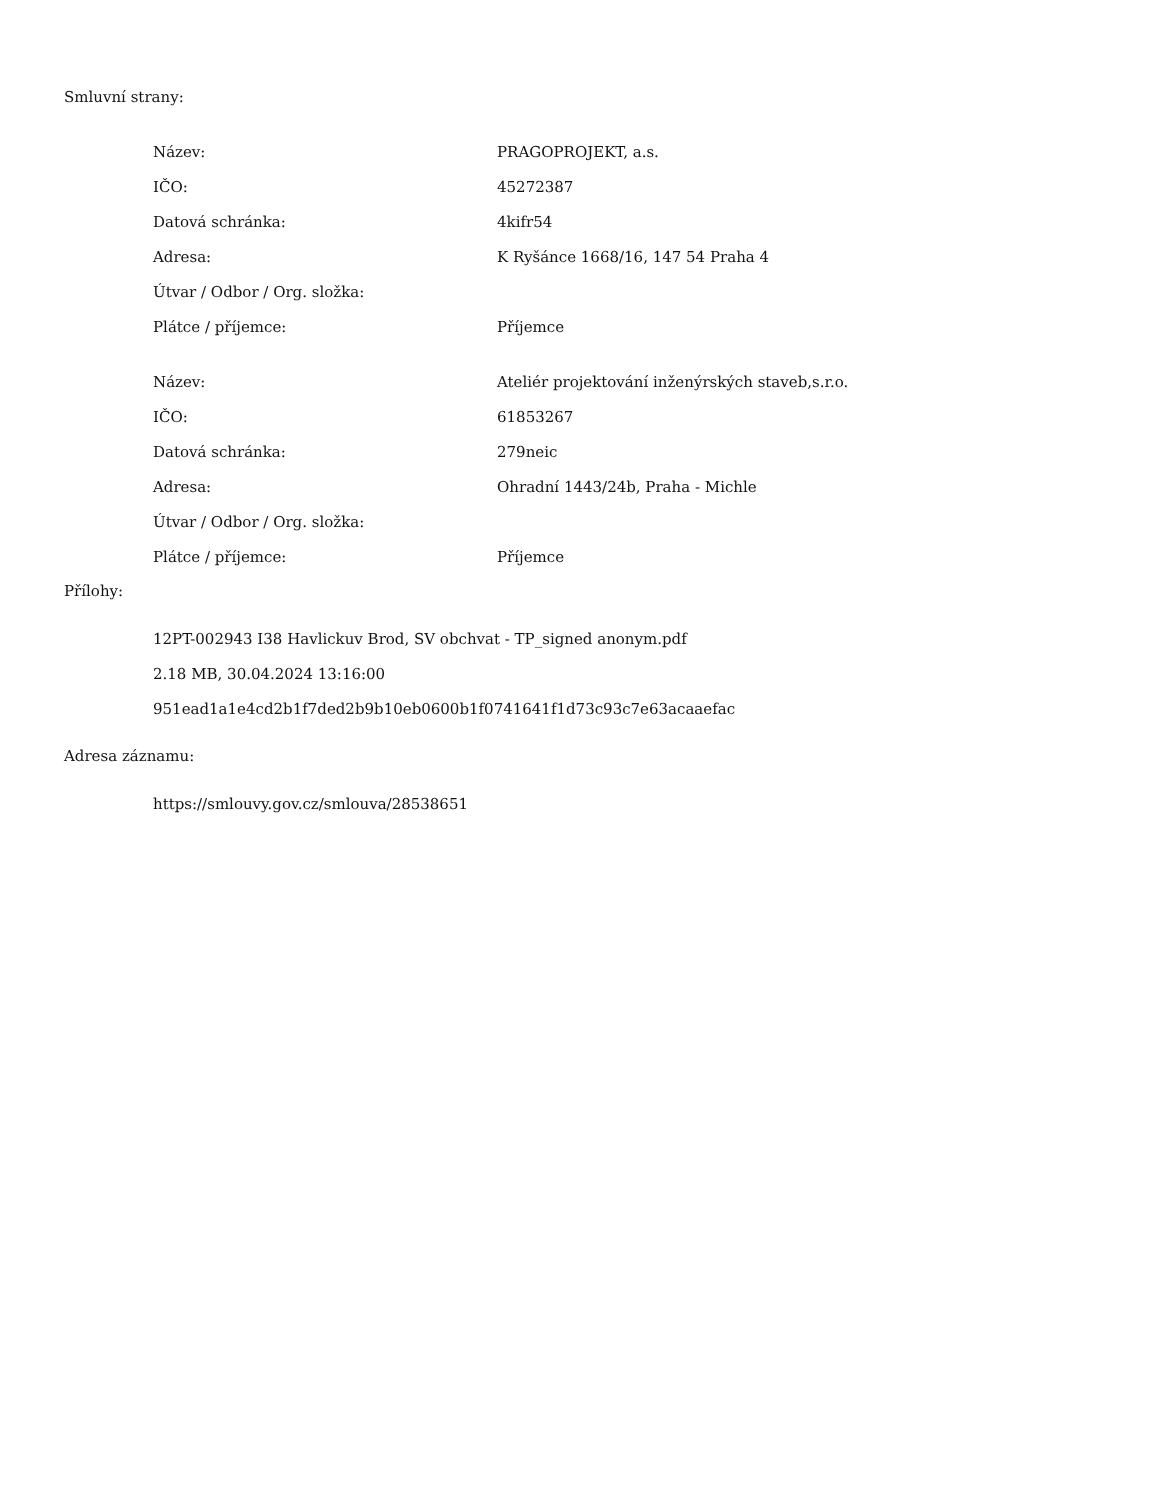Smluvní strany:
| Název: | PRAGOPROJEKT, a.s. |
| IČO: | 45272387 |
| Datová schránka: | 4kifr54 |
| Adresa: | K Ryšánce 1668/16, 147 54 Praha 4 |
| Útvar / Odbor / Org. složka: | |
| Plátce / příjemce: | Příjemce |
| Název: | Ateliér projektování inženýrských staveb,s.r.o. |
| IČO: | 61853267 |
| Datová schránka: | 279neic |
| Adresa: | Ohradní 1443/24b, Praha - Michle |
| Útvar / Odbor / Org. složka: | |
| Plátce / příjemce: | Příjemce |
Přílohy:
12PT-002943 I38 Havlickuv Brod, SV obchvat - TP_signed anonym.pdf
2.18 MB, 30.04.2024 13:16:00
951ead1a1e4cd2b1f7ded2b9b10eb0600b1f0741641f1d73c93c7e63acaaefac
Adresa záznamu:
https://smlouvy.gov.cz/smlouva/28538651